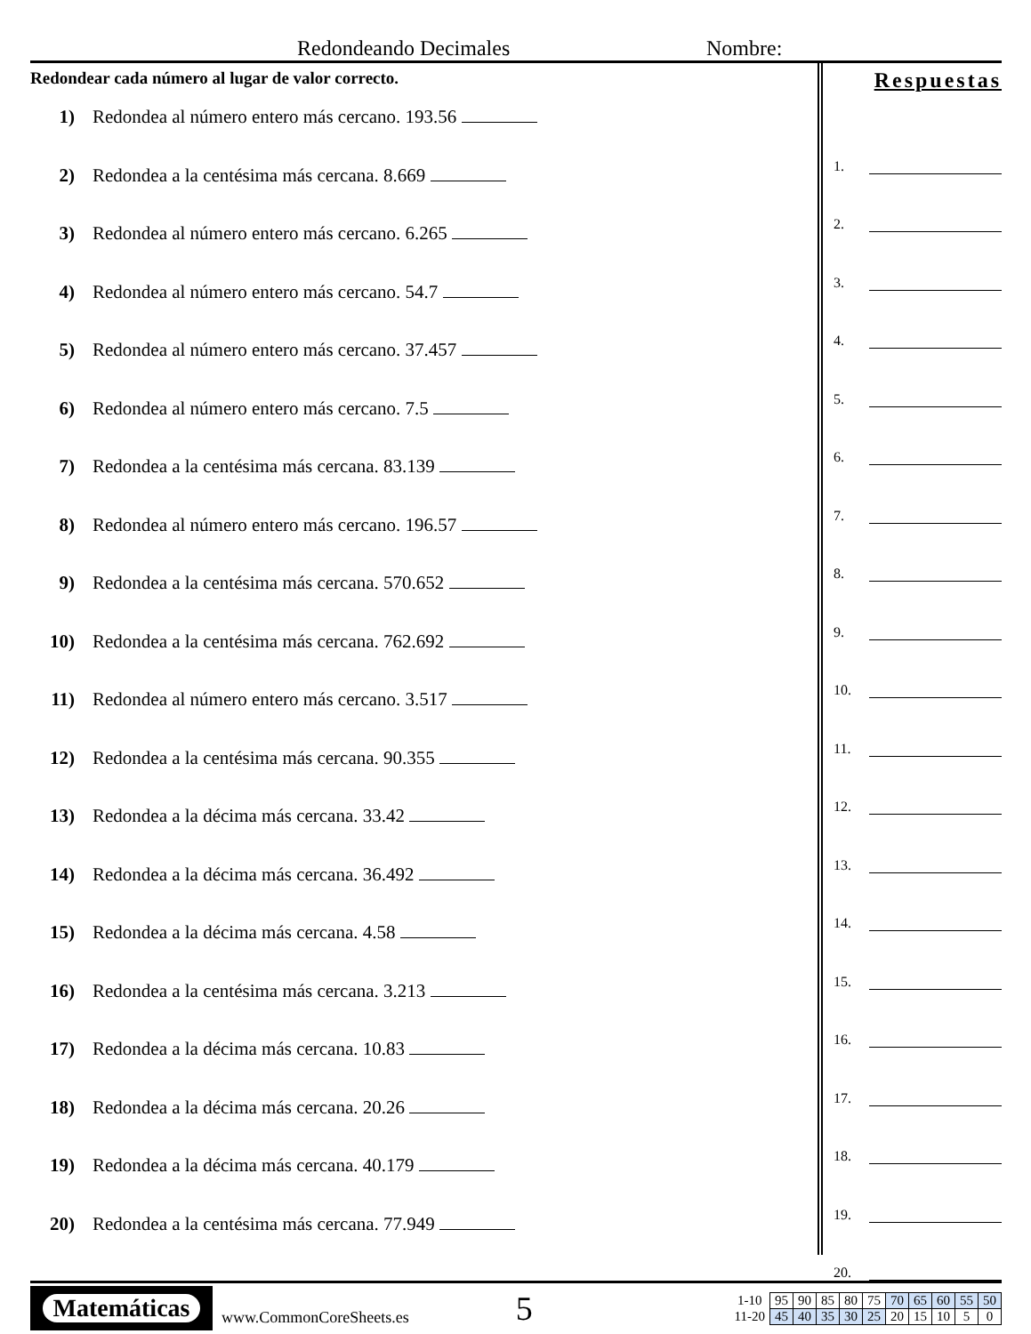Redondeando Decimales
Nombre:
Redondear cada número al lugar de valor correcto.
1) Redondea al número entero más cercano. 193.56
2) Redondea a la centésima más cercana. 8.669
3) Redondea al número entero más cercano. 6.265
4) Redondea al número entero más cercano. 54.7
5) Redondea al número entero más cercano. 37.457
6) Redondea al número entero más cercano. 7.5
7) Redondea a la centésima más cercana. 83.139
8) Redondea al número entero más cercano. 196.57
9) Redondea a la centésima más cercana. 570.652
10) Redondea a la centésima más cercana. 762.692
11) Redondea al número entero más cercano. 3.517
12) Redondea a la centésima más cercana. 90.355
13) Redondea a la décima más cercana. 33.42
14) Redondea a la décima más cercana. 36.492
15) Redondea a la décima más cercana. 4.58
16) Redondea a la centésima más cercana. 3.213
17) Redondea a la décima más cercana. 10.83
18) Redondea a la décima más cercana. 20.26
19) Redondea a la décima más cercana. 40.179
20) Redondea a la centésima más cercana. 77.949
Respuestas
1.
2.
3.
4.
5.
6.
7.
8.
9.
10.
11.
12.
13.
14.
15.
16.
17.
18.
19.
20.
Matemáticas
www.CommonCoreSheets.es
5
| 1-10 | 95 | 90 | 85 | 80 | 75 | 70 | 65 | 60 | 55 | 50 |
| 11-20 | 45 | 40 | 35 | 30 | 25 | 20 | 15 | 10 | 5 | 0 |